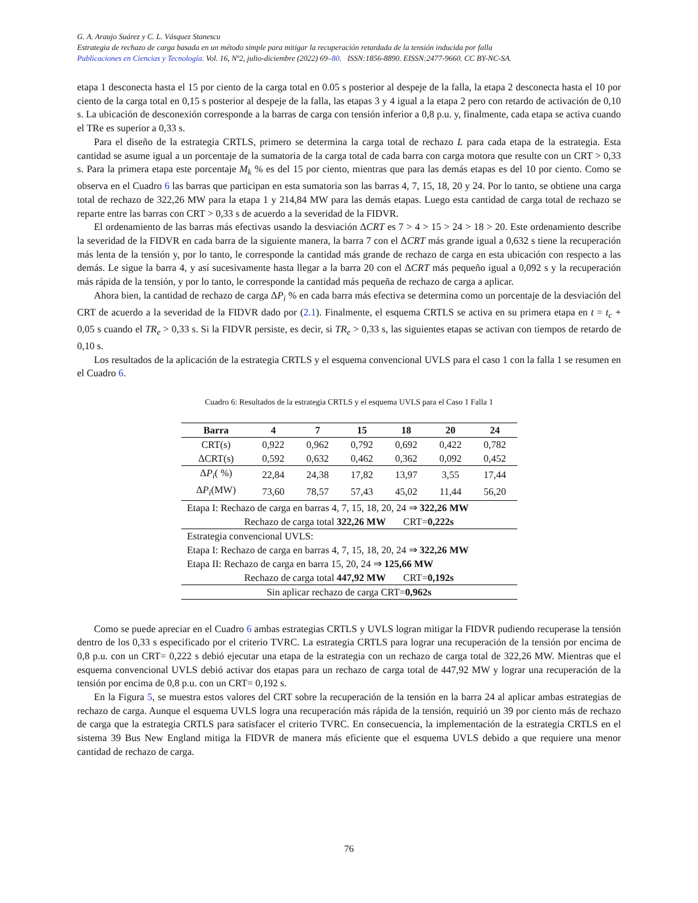G. A. Araujo Suárez y C. L. Vásquez Stanescu
Estrategia de rechazo de carga basada en un método simple para mitigar la recuperación retardada de la tensión inducida por falla
Publicaciones en Ciencias y Tecnología. Vol. 16, Nº2, julio-diciembre (2022) 69–80. ISSN:1856-8890. EISSN:2477-9660. CC BY-NC-SA.
etapa 1 desconecta hasta el 15 por ciento de la carga total en 0.05 s posterior al despeje de la falla, la etapa 2 desconecta hasta el 10 por ciento de la carga total en 0,15 s posterior al despeje de la falla, las etapas 3 y 4 igual a la etapa 2 pero con retardo de activación de 0,10 s. La ubicación de desconexión corresponde a la barras de carga con tensión inferior a 0,8 p.u. y, finalmente, cada etapa se activa cuando el TRe es superior a 0,33 s.
Para el diseño de la estrategia CRTLS, primero se determina la carga total de rechazo L para cada etapa de la estrategia. Esta cantidad se asume igual a un porcentaje de la sumatoria de la carga total de cada barra con carga motora que resulte con un CRT > 0,33 s. Para la primera etapa este porcentaje M<sub>k</sub> % es del 15 por ciento, mientras que para las demás etapas es del 10 por ciento. Como se observa en el Cuadro 6 las barras que participan en esta sumatoria son las barras 4, 7, 15, 18, 20 y 24. Por lo tanto, se obtiene una carga total de rechazo de 322,26 MW para la etapa 1 y 214,84 MW para las demás etapas. Luego esta cantidad de carga total de rechazo se reparte entre las barras con CRT > 0,33 s de acuerdo a la severidad de la FIDVR.
El ordenamiento de las barras más efectivas usando la desviación ΔCRT es 7 > 4 > 15 > 24 > 18 > 20. Este ordenamiento describe la severidad de la FIDVR en cada barra de la siguiente manera, la barra 7 con el ΔCRT más grande igual a 0,632 s tiene la recuperación más lenta de la tensión y, por lo tanto, le corresponde la cantidad más grande de rechazo de carga en esta ubicación con respecto a las demás. Le sigue la barra 4, y así sucesivamente hasta llegar a la barra 20 con el ΔCRT más pequeño igual a 0,092 s y la recuperación más rápida de la tensión, y por lo tanto, le corresponde la cantidad más pequeña de rechazo de carga a aplicar.
Ahora bien, la cantidad de rechazo de carga ΔP<sub>i</sub> % en cada barra más efectiva se determina como un porcentaje de la desviación del CRT de acuerdo a la severidad de la FIDVR dado por (2.1). Finalmente, el esquema CRTLS se activa en su primera etapa en t = t<sub>c</sub> + 0,05 s cuando el TR<sub>e</sub> > 0,33 s. Si la FIDVR persiste, es decir, si TR<sub>e</sub> > 0,33 s, las siguientes etapas se activan con tiempos de retardo de 0,10 s.
Los resultados de la aplicación de la estrategia CRTLS y el esquema convencional UVLS para el caso 1 con la falla 1 se resumen en el Cuadro 6.
Cuadro 6: Resultados de la estrategia CRTLS y el esquema UVLS para el Caso 1 Falla 1
| Barra | 4 | 7 | 15 | 18 | 20 | 24 |
| --- | --- | --- | --- | --- | --- | --- |
| CRT(s) | 0,922 | 0,962 | 0,792 | 0,692 | 0,422 | 0,782 |
| ΔCRT(s) | 0,592 | 0,632 | 0,462 | 0,362 | 0,092 | 0,452 |
| Δ P<sub>i</sub> ( %) | 22,84 | 24,38 | 17,82 | 13,97 | 3,55 | 17,44 |
| Δ P<sub>i</sub> (MW) | 73,60 | 78,57 | 57,43 | 45,02 | 11,44 | 56,20 |
| Etapa I: Rechazo de carga en barras 4, 7, 15, 18, 20, 24 ⇒ 322,26 MW | | | | | | |
| Rechazo de carga total 322,26 MW CRT= 0,222s | | | | | | |
| Estrategia convencional UVLS: | | | | | | |
| Etapa I: Rechazo de carga en barras 4, 7, 15, 18, 20, 24 ⇒ 322,26 MW | | | | | | |
| Etapa II: Rechazo de carga en barra 15, 20, 24 ⇒ 125,66 MW | | | | | | |
| Rechazo de carga total 447,92 MW CRT= 0,192s | | | | | | |
| Sin aplicar rechazo de carga CRT= 0,962s | | | | | | |
Como se puede apreciar en el Cuadro 6 ambas estrategias CRTLS y UVLS logran mitigar la FIDVR pudiendo recuperase la tensión dentro de los 0,33 s especificado por el criterio TVRC. La estrategia CRTLS para lograr una recuperación de la tensión por encima de 0,8 p.u. con un CRT= 0,222 s debió ejecutar una etapa de la estrategia con un rechazo de carga total de 322,26 MW. Mientras que el esquema convencional UVLS debió activar dos etapas para un rechazo de carga total de 447,92 MW y lograr una recuperación de la tensión por encima de 0,8 p.u. con un CRT= 0,192 s.
En la Figura 5, se muestra estos valores del CRT sobre la recuperación de la tensión en la barra 24 al aplicar ambas estrategias de rechazo de carga. Aunque el esquema UVLS logra una recuperación más rápida de la tensión, requirió un 39 por ciento más de rechazo de carga que la estrategia CRTLS para satisfacer el criterio TVRC. En consecuencia, la implementación de la estrategia CRTLS en el sistema 39 Bus New England mitiga la FIDVR de manera más eficiente que el esquema UVLS debido a que requiere una menor cantidad de rechazo de carga.
76